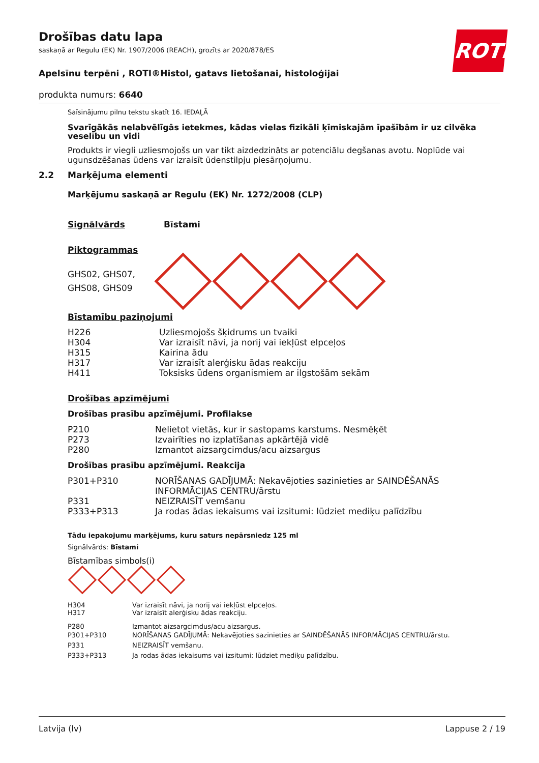ROTH
Drošības datu lapa
saskaņā ar Regulu (EK) Nr. 1907/2006 (REACH), grozīts ar 2020/878/ES
Apelsīnu terpēni , ROTI®Histol, gatavs lietošanai, histoloģijai
produkta numurs: 6640
Saīsinājumu pilnu tekstu skatīt 16. IEDAĻĀ
Svarīgākās nelabvēlīgās ietekmes, kādas vielas fizikāli ķīmiskajām īpašībām ir uz cilvēka veselību un vidi
Produkts ir viegli uzliesmojošs un var tikt aizdedzināts ar potenciālu degšanas avotu. Noplūde vai ugunsdzēšanas ūdens var izraisīt ūdenstilpju piesārņojumu.
2.2 Marķējuma elementi
Marķējumu saskaņā ar Regulu (EK) Nr. 1272/2008 (CLP)
Signālvārds Bīstami
Piktogrammas
GHS02, GHS07, GHS08, GHS09
Bīstamību paziņojumi
| H226 | Uzliesmojošs šķidrums un tvaiki |
| H304 | Var izraisīt nāvi, ja norij vai iekļūst elpceļos |
| H315 | Kairina ādu |
| H317 | Var izraisīt alerģisku ādas reakciju |
| H411 | Toksisks ūdens organismiem ar ilgstošām sekām |
Drošības apzīmējumi
Drošības prasību apzīmējumi. Profilakse
| P210 | Nelietot vietās, kur ir sastopams karstums. Nesmēķēt |
| P273 | Izvairīties no izplatīšanas apkārtējā vidē |
| P280 | Izmantot aizsargcimdus/acu aizsargus |
Drošības prasību apzīmējumi. Reakcija
| P301+P310 | NORĪŠANAS GADĪJUMĀ: Nekavējoties sazinieties ar SAINDĒŠANĀS INFORMĀCIJAS CENTRU/ārstu |
| P331 | NEIZRAISĪT vemšanu |
| P333+P313 | Ja rodas ādas iekaisums vai izsitumi: lūdziet mediķu palīdzību |
Tādu iepakojumu marķējums, kuru saturs nepārsniedz 125 ml
Signālvārds: Bīstami
Bīstamības simbols(i)
| H304 | Var izraisīt nāvi, ja norij vai iekļūst elpceļos. |
| H317 | Var izraisīt alerģisku ādas reakciju. |
| P280 | Izmantot aizsargcimdus/acu aizsargus. |
| P301+P310 | NORĪŠANAS GADĪJUMĀ: Nekavējoties sazinieties ar SAINDĒŠANĀS INFORMĀCIJAS CENTRU/ārstu. |
| P331 | NEIZRAISĪT vemšanu. |
| P333+P313 | Ja rodas ādas iekaisums vai izsitumi: lūdziet mediķu palīdzību. |
Latvija (lv) Lappuse 2 / 19